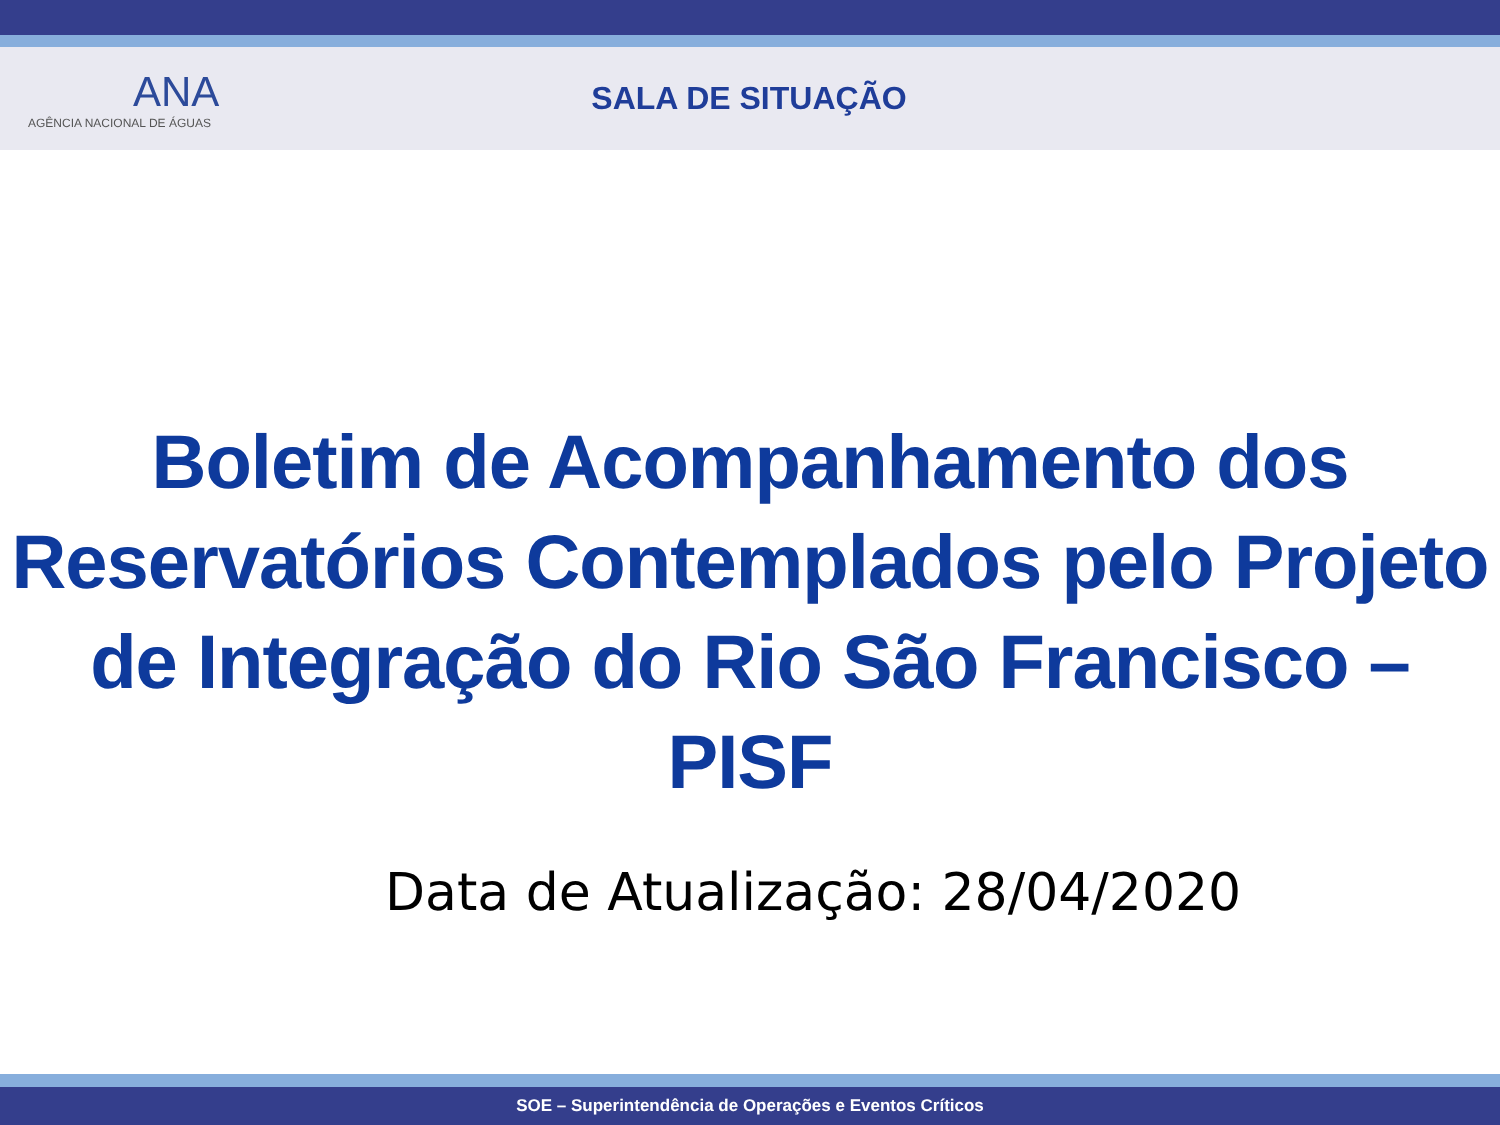ANA
AGÊNCIA NACIONAL DE ÁGUAS
SALA DE SITUAÇÃO
Boletim de Acompanhamento dos
Reservatórios Contemplados pelo Projeto
de Integração do Rio São Francisco – PISF
Data de Atualização: 28/04/2020
SOE – Superintendência de Operações e Eventos Críticos